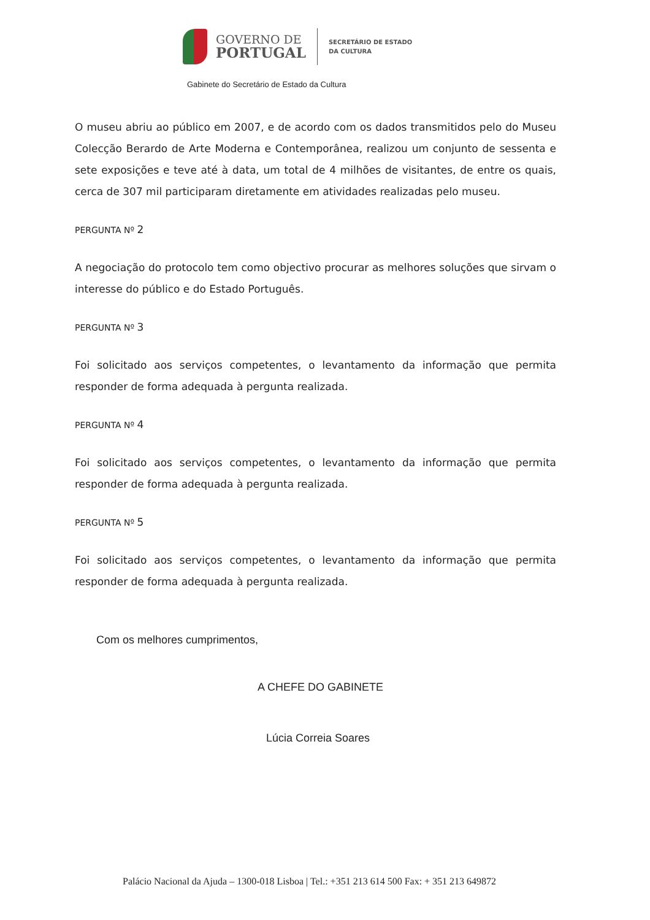GOVERNO DE
PORTUGAL
SECRETÁRIO DE ESTADO
DA CULTURA
Gabinete do Secretário de Estado da Cultura
O museu abriu ao público em 2007, e de acordo com os dados transmitidos pelo do Museu Colecção Berardo de Arte Moderna e Contemporânea, realizou um conjunto de sessenta e sete exposições e teve até à data, um total de 4 milhões de visitantes, de entre os quais, cerca de 307 mil participaram diretamente em atividades realizadas pelo museu.
PERGUNTA Nº 2
A negociação do protocolo tem como objectivo procurar as melhores soluções que sirvam o interesse do público e do Estado Português.
PERGUNTA Nº 3
Foi solicitado aos serviços competentes, o levantamento da informação que permita responder de forma adequada à pergunta realizada.
PERGUNTA Nº 4
Foi solicitado aos serviços competentes, o levantamento da informação que permita responder de forma adequada à pergunta realizada.
PERGUNTA Nº 5
Foi solicitado aos serviços competentes, o levantamento da informação que permita responder de forma adequada à pergunta realizada.
Com os melhores cumprimentos,
A CHEFE DO GABINETE
Lúcia Correia Soares
Palácio Nacional da Ajuda – 1300-018 Lisboa | Tel.: +351 213 614 500 Fax: + 351 213 649872